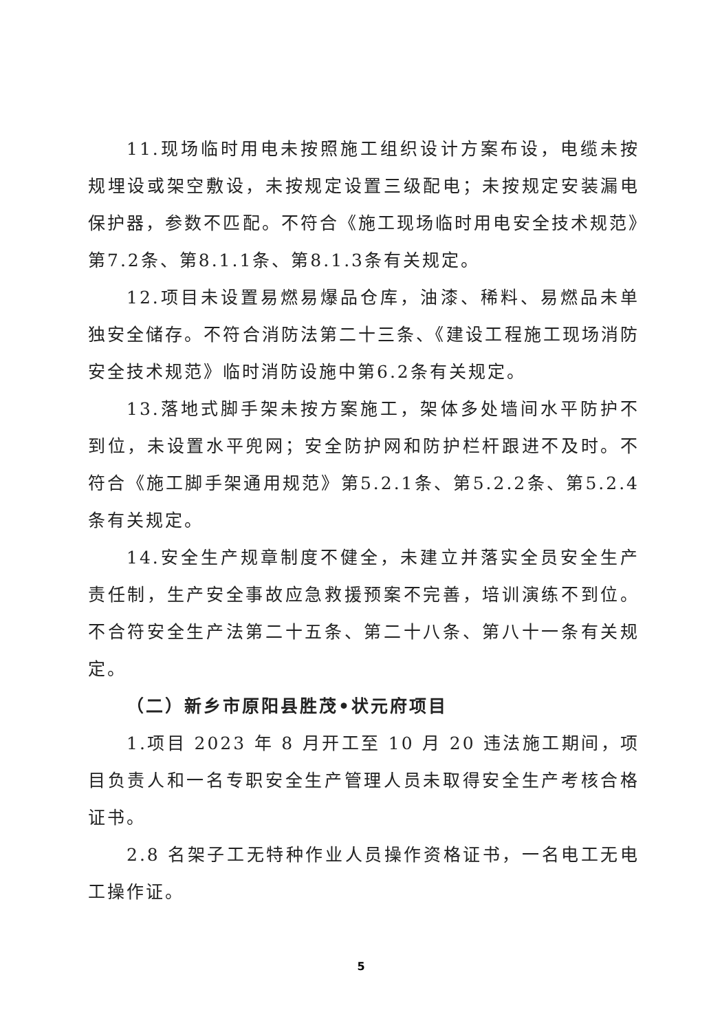11.现场临时用电未按照施工组织设计方案布设，电缆未按规埋设或架空敷设，未按规定设置三级配电；未按规定安装漏电保护器，参数不匹配。不符合《施工现场临时用电安全技术规范》第7.2条、第8.1.1条、第8.1.3条有关规定。
12.项目未设置易燃易爆品仓库，油漆、稀料、易燃品未单独安全储存。不符合消防法第二十三条、《建设工程施工现场消防安全技术规范》临时消防设施中第6.2条有关规定。
13.落地式脚手架未按方案施工，架体多处墙间水平防护不到位，未设置水平兜网；安全防护网和防护栏杆跟进不及时。不符合《施工脚手架通用规范》第5.2.1条、第5.2.2条、第5.2.4条有关规定。
14.安全生产规章制度不健全，未建立并落实全员安全生产责任制，生产安全事故应急救援预案不完善，培训演练不到位。不合符安全生产法第二十五条、第二十八条、第八十一条有关规定。
（二）新乡市原阳县胜茂•状元府项目
1.项目 2023 年 8 月开工至 10 月 20 违法施工期间，项目负责人和一名专职安全生产管理人员未取得安全生产考核合格证书。
2.8 名架子工无特种作业人员操作资格证书，一名电工无电工操作证。
5